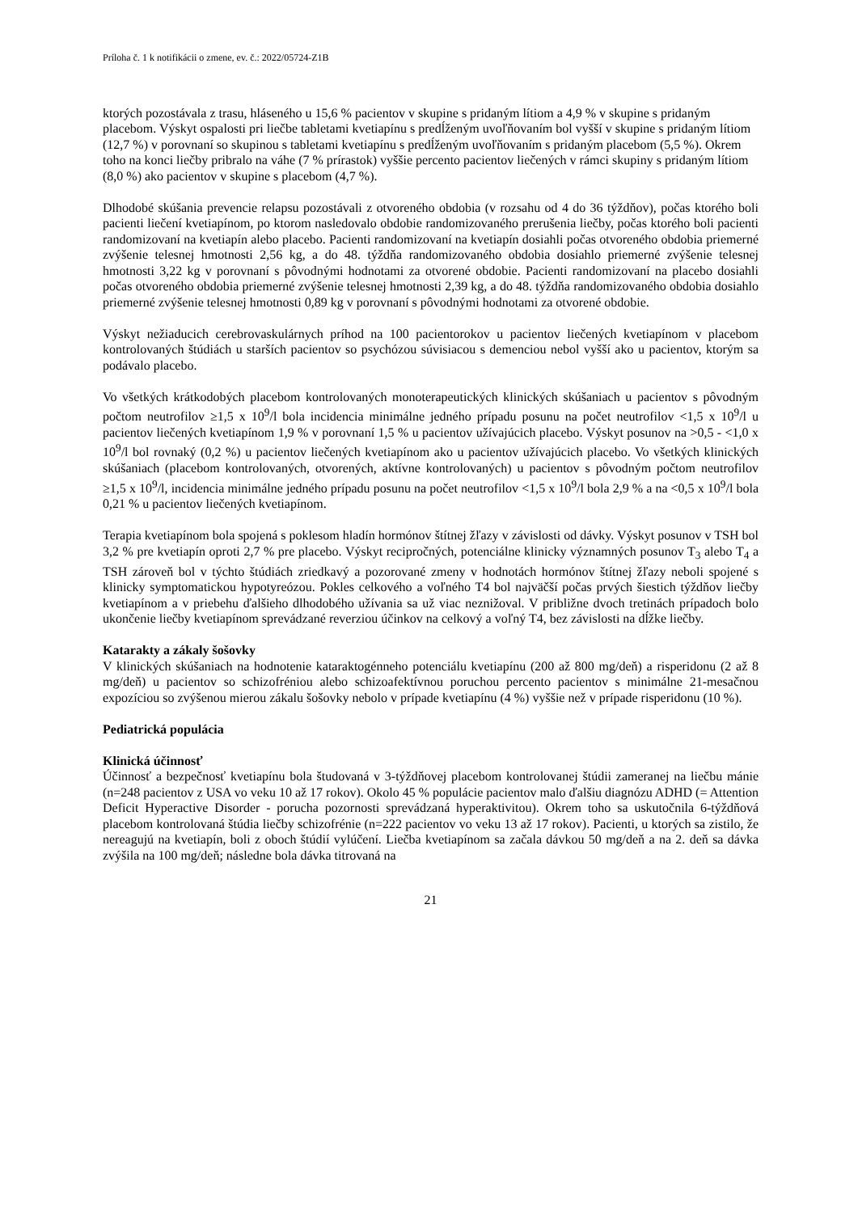Príloha č. 1 k notifikácii o zmene, ev. č.: 2022/05724-Z1B
ktorých pozostávala z trasu, hláseného u 15,6 % pacientov v skupine s pridaným lítiom a 4,9 % v skupine s pridaným placebom. Výskyt ospalosti pri liečbe tabletami kvetiapínu s predĺženým uvoľňovaním bol vyšší v skupine s pridaným lítiom (12,7 %) v porovnaní so skupinou s tabletami kvetiapínu s predĺženým uvoľňovaním s pridaným placebom (5,5 %). Okrem toho na konci liečby pribralo na váhe (7 % prírastok) vyššie percento pacientov liečených v rámci skupiny s pridaným lítiom (8,0 %) ako pacientov v skupine s placebom (4,7 %).
Dlhodobé skúšania prevencie relapsu pozostávali z otvoreného obdobia (v rozsahu od 4 do 36 týždňov), počas ktorého boli pacienti liečení kvetiapínom, po ktorom nasledovalo obdobie randomizovaného prerušenia liečby, počas ktorého boli pacienti randomizovaní na kvetiapín alebo placebo. Pacienti randomizovaní na kvetiapín dosiahli počas otvoreného obdobia priemerné zvýšenie telesnej hmotnosti 2,56 kg, a do 48. týždňa randomizovaného obdobia dosiahlo priemerné zvýšenie telesnej hmotnosti 3,22 kg v porovnaní s pôvodnými hodnotami za otvorené obdobie. Pacienti randomizovaní na placebo dosiahli počas otvoreného obdobia priemerné zvýšenie telesnej hmotnosti 2,39 kg, a do 48. týždňa randomizovaného obdobia dosiahlo priemerné zvýšenie telesnej hmotnosti 0,89 kg v porovnaní s pôvodnými hodnotami za otvorené obdobie.
Výskyt nežiaducich cerebrovaskulárnych príhod na 100 pacientorokov u pacientov liečených kvetiapínom v placebom kontrolovaných štúdiách u starších pacientov so psychózou súvisiacou s demenciou nebol vyšší ako u pacientov, ktorým sa podávalo placebo.
Vo všetkých krátkodobých placebom kontrolovaných monoterapeutických klinických skúšaniach u pacientov s pôvodným počtom neutrofilov ≥1,5 x 10<sup>9</sup>/l bola incidencia minimálne jedného prípadu posunu na počet neutrofilov <1,5 x 10<sup>9</sup>/l u pacientov liečených kvetiapínom 1,9 % v porovnaní 1,5 % u pacientov užívajúcich placebo. Výskyt posunov na >0,5 - <1,0 x 10<sup>9</sup>/l bol rovnaký (0,2 %) u pacientov liečených kvetiapínom ako u pacientov užívajúcich placebo. Vo všetkých klinických skúšaniach (placebom kontrolovaných, otvorených, aktívne kontrolovaných) u pacientov s pôvodným počtom neutrofilov ≥1,5 x 10<sup>9</sup>/l, incidencia minimálne jedného prípadu posunu na počet neutrofilov <1,5 x 10<sup>9</sup>/l bola 2,9 % a na <0,5 x 10<sup>9</sup>/l bola 0,21 % u pacientov liečených kvetiapínom.
Terapia kvetiapínom bola spojená s poklesom hladín hormónov štítnej žľazy v závislosti od dávky. Výskyt posunov v TSH bol 3,2 % pre kvetiapín oproti 2,7 % pre placebo. Výskyt recipročných, potenciálne klinicky významných posunov T<sub>3</sub> alebo T<sub>4</sub> a TSH zároveň bol v týchto štúdiách zriedkavý a pozorované zmeny v hodnotách hormónov štítnej žľazy neboli spojené s klinicky symptomatickou hypotyreózou. Pokles celkového a voľného T4 bol najväčší počas prvých šiestich týždňov liečby kvetiapínom a v priebehu ďalšieho dlhodobého užívania sa už viac neznižoval. V približne dvoch tretinách prípadoch bolo ukončenie liečby kvetiapínom sprevádzané reverziou účinkov na celkový a voľný T4, bez závislosti na dĺžke liečby.
Katarakty a zákaly šošovky
V klinických skúšaniach na hodnotenie kataraktogénneho potenciálu kvetiapínu (200 až 800 mg/deň) a risperidonu (2 až 8 mg/deň) u pacientov so schizofréniou alebo schizoafektívnou poruchou percento pacientov s minimálne 21-mesačnou expozíciou so zvýšenou mierou zákalu šošovky nebolo v prípade kvetiapínu (4 %) vyššie než v prípade risperidonu (10 %).
Pediatrická populácia
Klinická účinnosť
Účinnosť a bezpečnosť kvetiapínu bola študovaná v 3-týždňovej placebom kontrolovanej štúdii zameranej na liečbu mánie (n=248 pacientov z USA vo veku 10 až 17 rokov). Okolo 45 % populácie pacientov malo ďalšiu diagnózu ADHD (= Attention Deficit Hyperactive Disorder - porucha pozornosti sprevádzaná hyperaktivitou). Okrem toho sa uskutočnila 6-týždňová placebom kontrolovaná štúdia liečby schizofrénie (n=222 pacientov vo veku 13 až 17 rokov). Pacienti, u ktorých sa zistilo, že nereagujú na kvetiapín, boli z oboch štúdií vylúčení. Liečba kvetiapínom sa začala dávkou 50 mg/deň a na 2. deň sa dávka zvýšila na 100 mg/deň; následne bola dávka titrovaná na
21